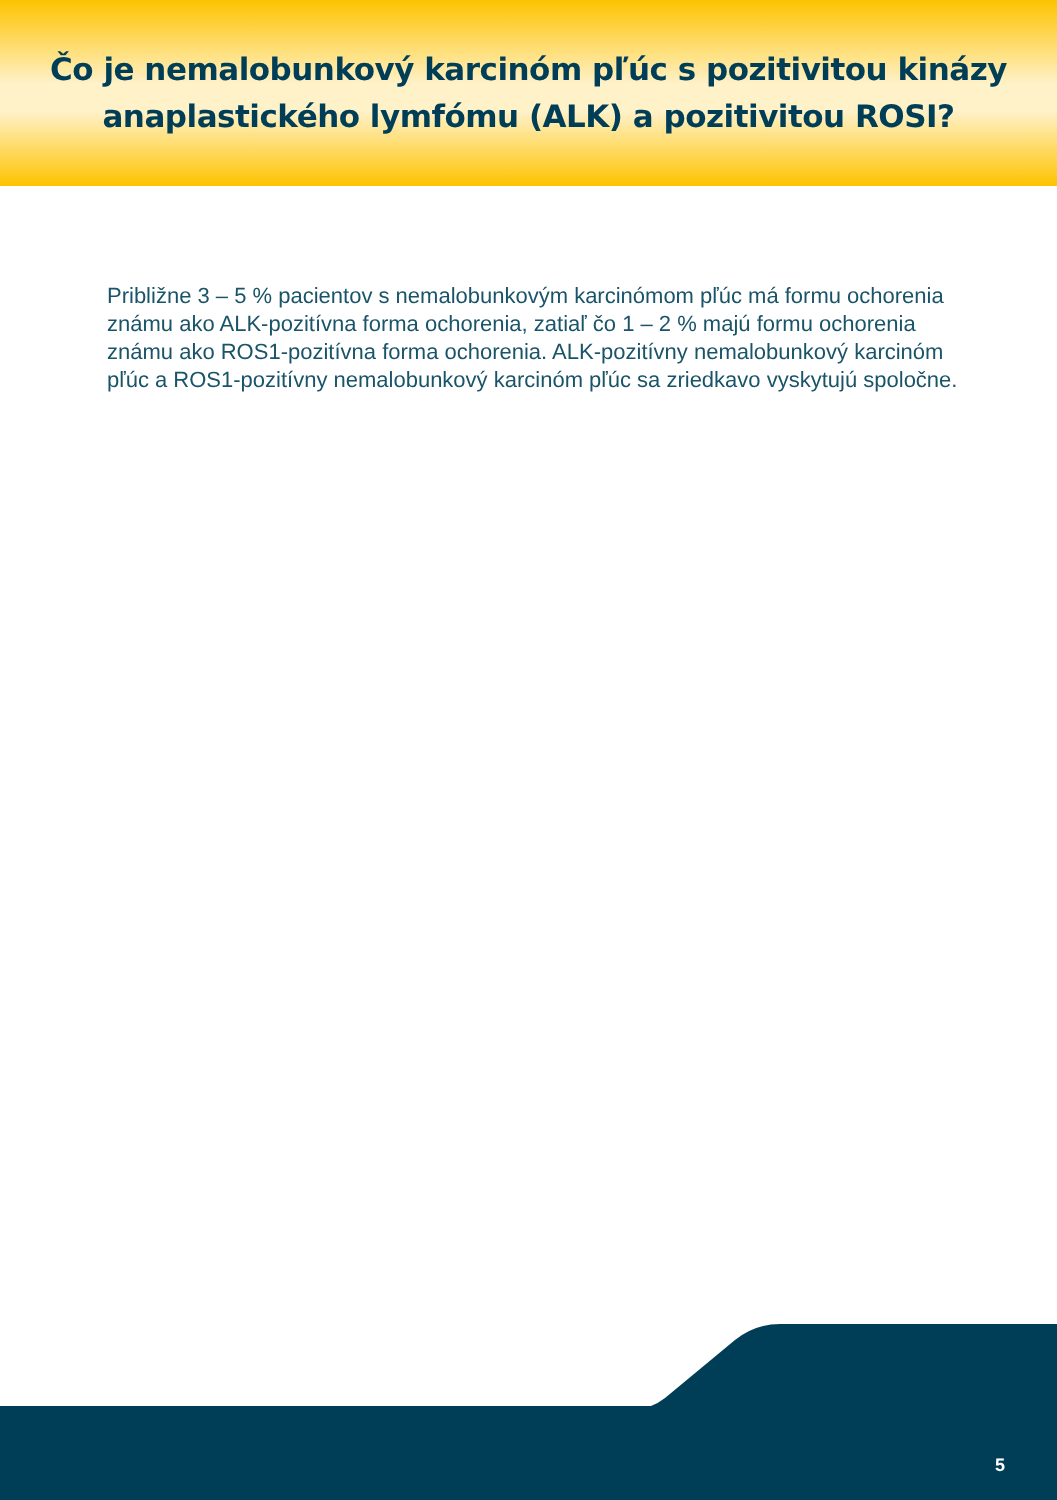Čo je nemalobunkový karcinóm pľúc s pozitivitou kinázy
anaplastického lymfómu (ALK) a pozitivitou ROSI?
Približne 3 – 5 % pacientov s nemalobunkovým karcinómom pľúc má formu ochorenia známu ako ALK-pozitívna forma ochorenia, zatiaľ čo 1 – 2 % majú formu ochorenia známu ako ROS1-pozitívna forma ochorenia. ALK-pozitívny nemalobunkový karcinóm pľúc a ROS1-pozitívny nemalobunkový karcinóm pľúc sa zriedkavo vyskytujú spoločne.
5